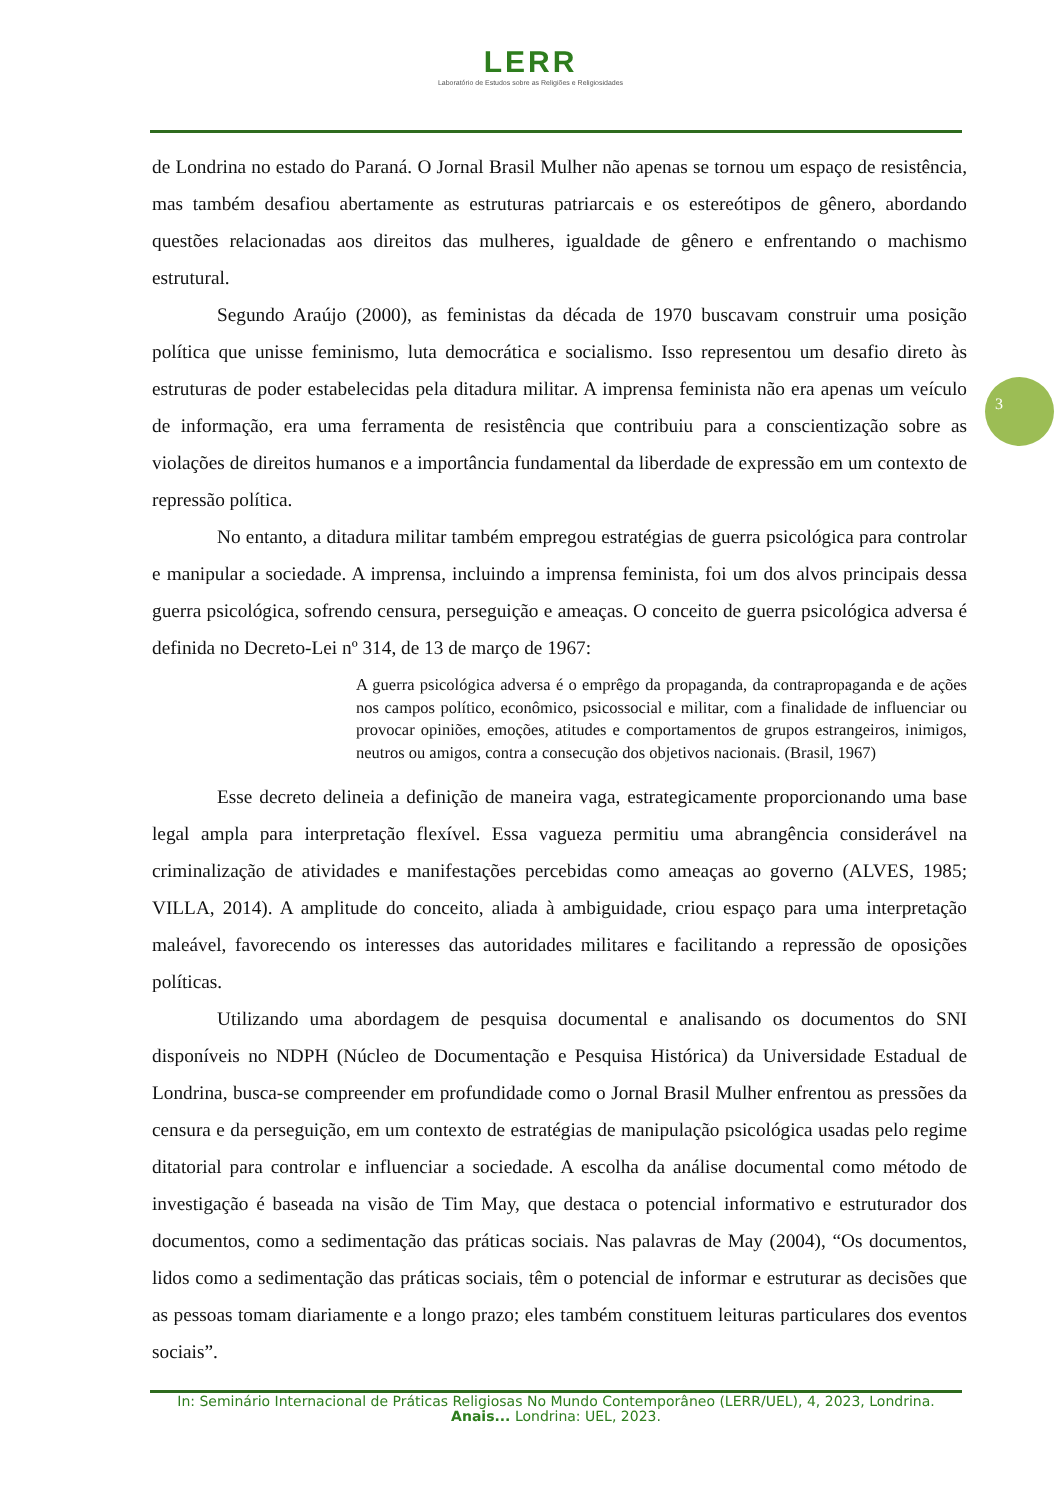LERR
Laboratório de Estudos sobre as Religiões e Religiosidades
3
de Londrina no estado do Paraná. O Jornal Brasil Mulher não apenas se tornou um espaço de resistência, mas também desafiou abertamente as estruturas patriarcais e os estereótipos de gênero, abordando questões relacionadas aos direitos das mulheres, igualdade de gênero e enfrentando o machismo estrutural.
Segundo Araújo (2000), as feministas da década de 1970 buscavam construir uma posição política que unisse feminismo, luta democrática e socialismo. Isso representou um desafio direto às estruturas de poder estabelecidas pela ditadura militar. A imprensa feminista não era apenas um veículo de informação, era uma ferramenta de resistência que contribuiu para a conscientização sobre as violações de direitos humanos e a importância fundamental da liberdade de expressão em um contexto de repressão política.
No entanto, a ditadura militar também empregou estratégias de guerra psicológica para controlar e manipular a sociedade. A imprensa, incluindo a imprensa feminista, foi um dos alvos principais dessa guerra psicológica, sofrendo censura, perseguição e ameaças. O conceito de guerra psicológica adversa é definida no Decreto-Lei nº 314, de 13 de março de 1967:
A guerra psicológica adversa é o emprêgo da propaganda, da contrapropaganda e de ações nos campos político, econômico, psicossocial e militar, com a finalidade de influenciar ou provocar opiniões, emoções, atitudes e comportamentos de grupos estrangeiros, inimigos, neutros ou amigos, contra a consecução dos objetivos nacionais. (Brasil, 1967)
Esse decreto delineia a definição de maneira vaga, estrategicamente proporcionando uma base legal ampla para interpretação flexível. Essa vagueza permitiu uma abrangência considerável na criminalização de atividades e manifestações percebidas como ameaças ao governo (ALVES, 1985; VILLA, 2014). A amplitude do conceito, aliada à ambiguidade, criou espaço para uma interpretação maleável, favorecendo os interesses das autoridades militares e facilitando a repressão de oposições políticas.
Utilizando uma abordagem de pesquisa documental e analisando os documentos do SNI disponíveis no NDPH (Núcleo de Documentação e Pesquisa Histórica) da Universidade Estadual de Londrina, busca-se compreender em profundidade como o Jornal Brasil Mulher enfrentou as pressões da censura e da perseguição, em um contexto de estratégias de manipulação psicológica usadas pelo regime ditatorial para controlar e influenciar a sociedade. A escolha da análise documental como método de investigação é baseada na visão de Tim May, que destaca o potencial informativo e estruturador dos documentos, como a sedimentação das práticas sociais. Nas palavras de May (2004), “Os documentos, lidos como a sedimentação das práticas sociais, têm o potencial de informar e estruturar as decisões que as pessoas tomam diariamente e a longo prazo; eles também constituem leituras particulares dos eventos sociais”.
In: Seminário Internacional de Práticas Religiosas No Mundo Contemporâneo (LERR/UEL), 4, 2023, Londrina. Anais... Londrina: UEL, 2023.